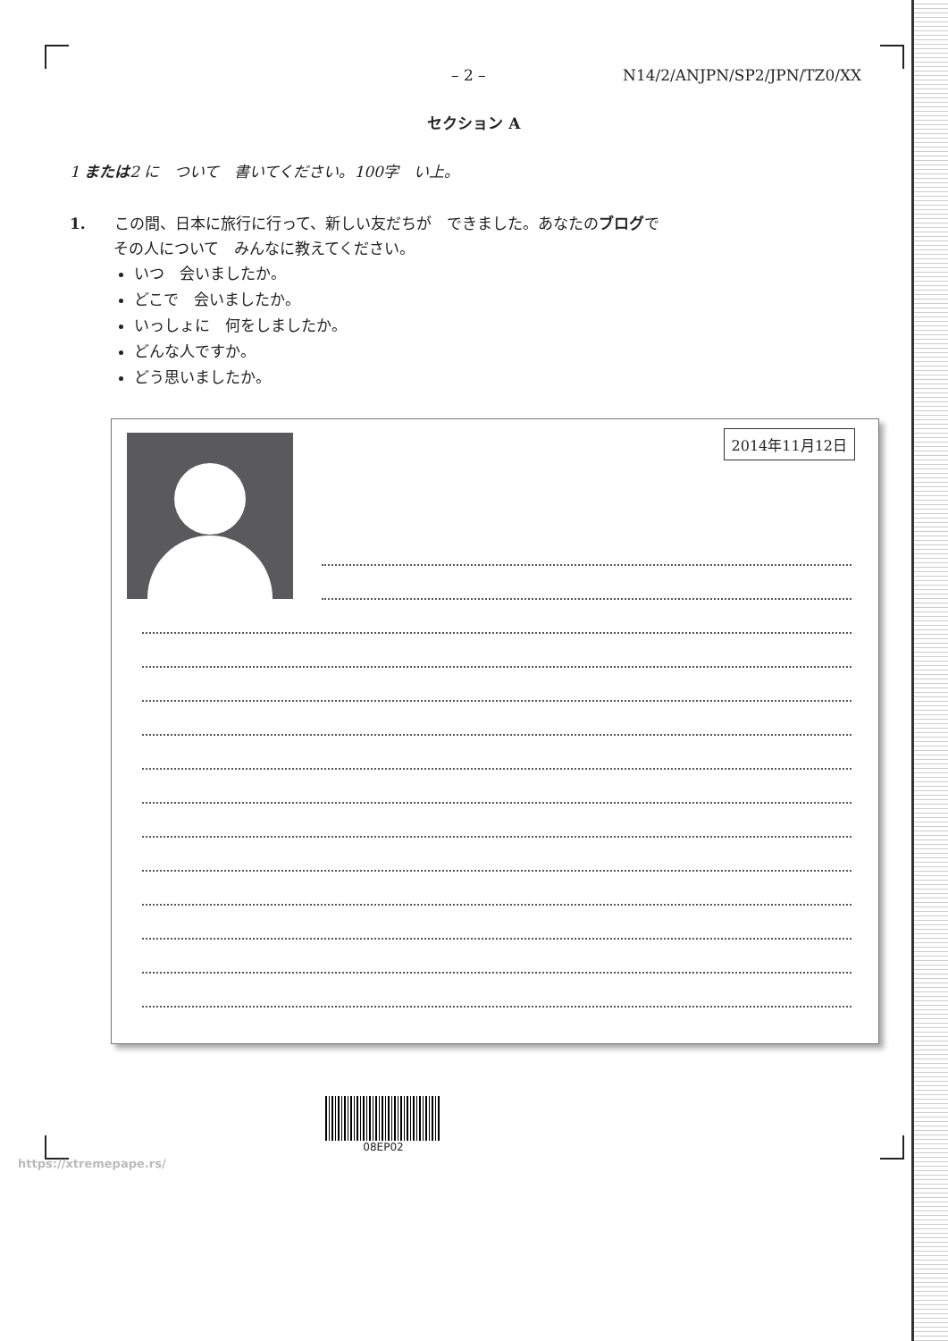– 2 – N14/2/ANJPN/SP2/JPN/TZ0/XX
セクション A
1 または2 に　ついて　書いてください。100字　い上。
1. この間、日本に旅行に行って、新しい友だちが　できました。あなたのブログで
その人について　みんなに教えてください。
いつ　会いましたか。
どこで　会いましたか。
いっしょに　何をしましたか。
どんな人ですか。
どう思いましたか。
2014年11月12日
08EP02
https://xtremepape.rs/